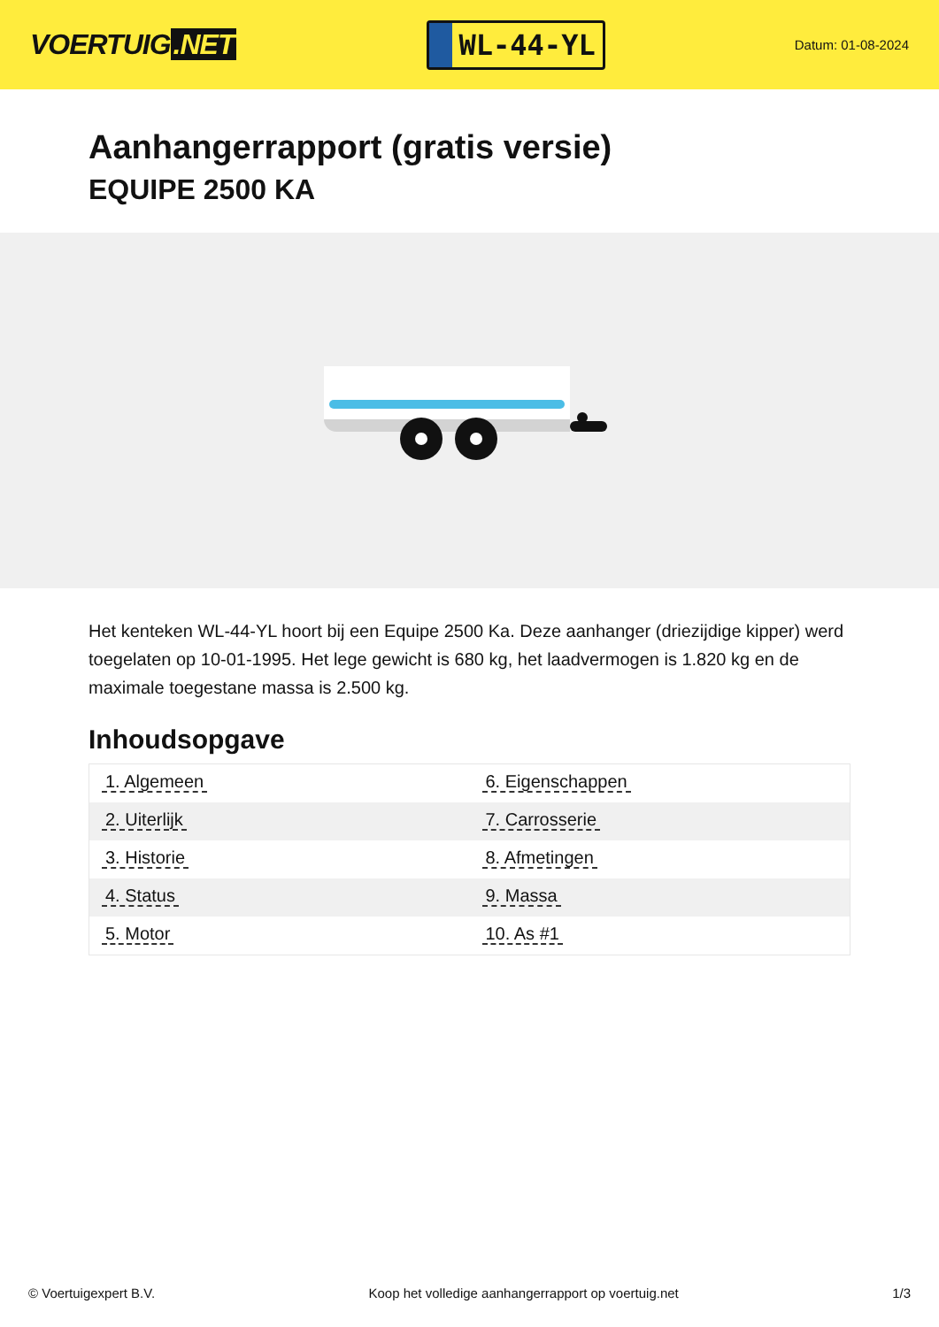VOERTUIG.NET
WL-44-YL
Datum: 01-08-2024
Aanhangerrapport (gratis versie)
EQUIPE 2500 KA
Het kenteken WL-44-YL hoort bij een Equipe 2500 Ka. Deze aanhanger (driezijdige kipper) werd toegelaten op 10-01-1995. Het lege gewicht is 680 kg, het laadvermogen is 1.820 kg en de maximale toegestane massa is 2.500 kg.
Inhoudsopgave
| 1. Algemeen | 6. Eigenschappen |
| 2. Uiterlijk | 7. Carrosserie |
| 3. Historie | 8. Afmetingen |
| 4. Status | 9. Massa |
| 5. Motor | 10. As #1 |
© Voertuigexpert B.V. Koop het volledige aanhangerrapport op voertuig.net 1/3